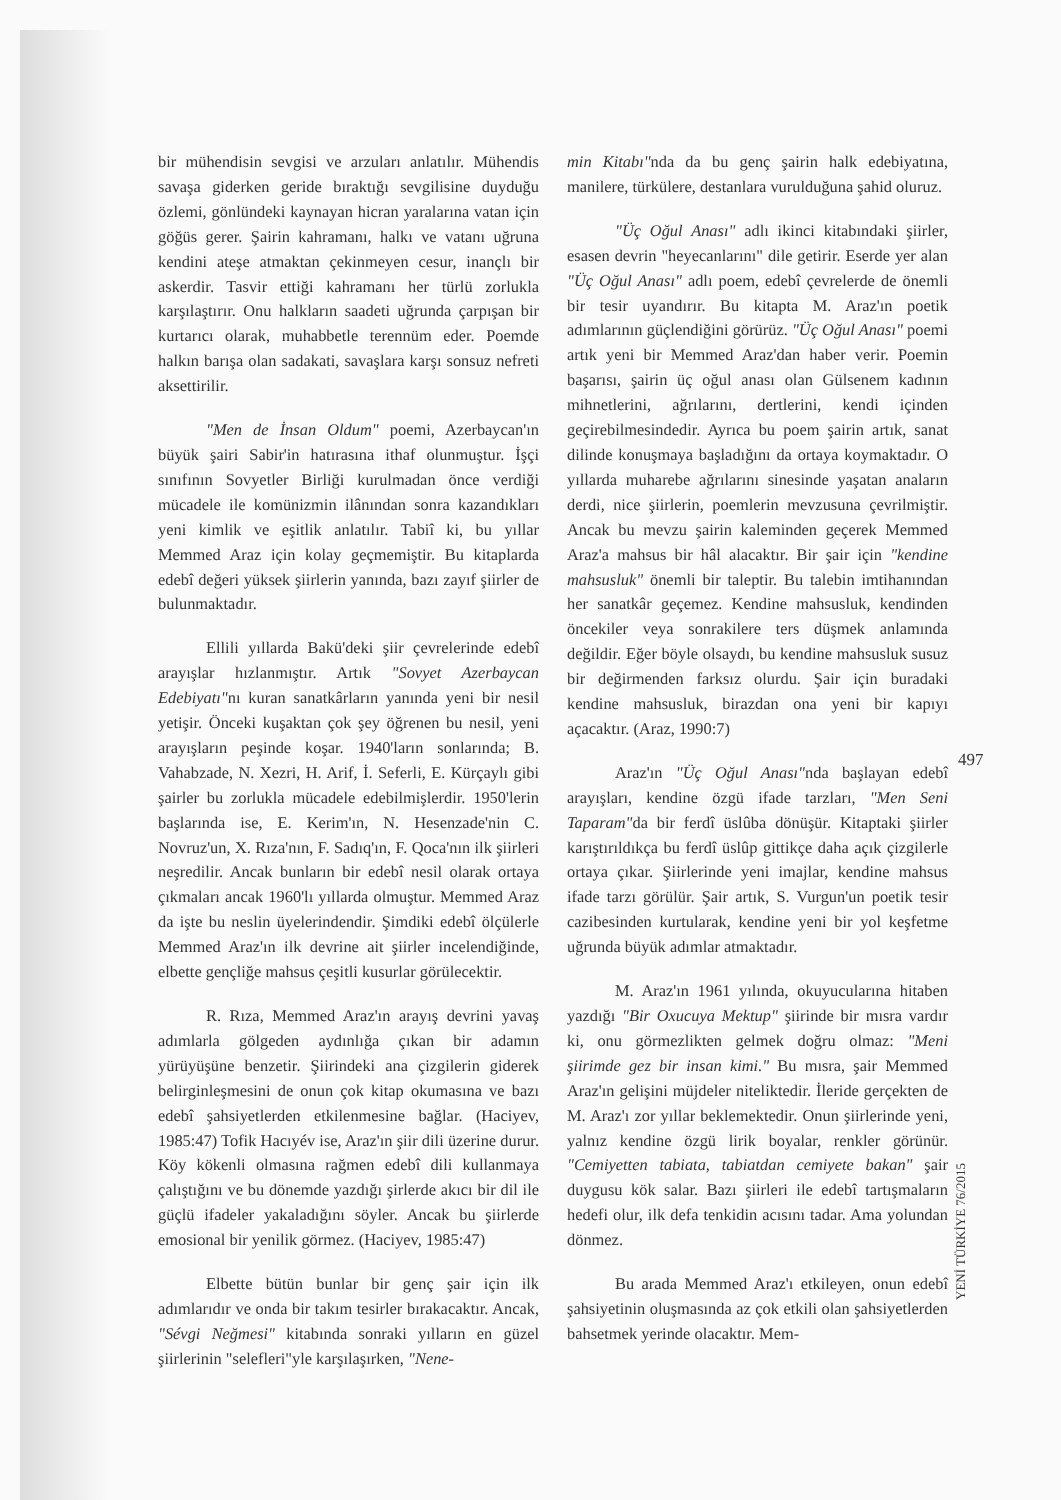bir mühendisin sevgisi ve arzuları anlatılır. Mühendis savaşa giderken geride bıraktığı sevgilisine duyduğu özlemi, gönlündeki kaynayan hicran yaralarına vatan için göğüs gerer. Şairin kahramanı, halkı ve vatanı uğruna kendini ateşe atmaktan çekinmeyen cesur, inançlı bir askerdir. Tasvir ettiği kahramanı her türlü zorlukla karşılaştırır. Onu halkların saadeti uğrunda çarpışan bir kurtarıcı olarak, muhabbetle terennüm eder. Poemde halkın barışa olan sadakati, savaşlara karşı sonsuz nefreti aksettirilir.
"Men de İnsan Oldum" poemi, Azerbaycan'ın büyük şairi Sabir'in hatırasına ithaf olunmuştur. İşçi sınıfının Sovyetler Birliği kurulmadan önce verdiği mücadele ile komünizmin ilânından sonra kazandıkları yeni kimlik ve eşitlik anlatılır. Tabiî ki, bu yıllar Memmed Araz için kolay geçmemiştir. Bu kitaplarda edebî değeri yüksek şiirlerin yanında, bazı zayıf şiirler de bulunmaktadır.
Ellili yıllarda Bakü'deki şiir çevrelerinde edebî arayışlar hızlanmıştır. Artık "Sovyet Azerbaycan Edebiyatı"nı kuran sanatkârların yanında yeni bir nesil yetişir. Önceki kuşaktan çok şey öğrenen bu nesil, yeni arayışların peşinde koşar. 1940'ların sonlarında; B. Vahabzade, N. Xezri, H. Arif, İ. Seferli, E. Kürçaylı gibi şairler bu zorlukla mücadele edebilmişlerdir. 1950'lerin başlarında ise, E. Kerim'ın, N. Hesenzade'nin C. Novruz'un, X. Rıza'nın, F. Sadıq'ın, F. Qoca'nın ilk şiirleri neşredilir. Ancak bunların bir edebî nesil olarak ortaya çıkmaları ancak 1960'lı yıllarda olmuştur. Memmed Araz da işte bu neslin üyelerindendir. Şimdiki edebî ölçülerle Memmed Araz'ın ilk devrine ait şiirler incelendiğinde, elbette gençliğe mahsus çeşitli kusurlar görülecektir.
R. Rıza, Memmed Araz'ın arayış devrini yavaş adımlarla gölgeden aydınlığa çıkan bir adamın yürüyüşüne benzetir. Şiirindeki ana çizgilerin giderek belirginleşmesini de onun çok kitap okumasına ve bazı edebî şahsiyetlerden etkilenmesine bağlar. (Haciyev, 1985:47) Tofik Hacıyév ise, Araz'ın şiir dili üzerine durur. Köy kökenli olmasına rağmen edebî dili kullanmaya çalıştığını ve bu dönemde yazdığı şirlerde akıcı bir dil ile güçlü ifadeler yakaladığını söyler. Ancak bu şiirlerde emosional bir yenilik görmez. (Haciyev, 1985:47)
Elbette bütün bunlar bir genç şair için ilk adımlarıdır ve onda bir takım tesirler bırakacaktır. Ancak, "Sévgi Neğmesi" kitabında sonraki yılların en güzel şiirlerinin "selefleri"yle karşılaşırken, "Nene-
min Kitabı"nda da bu genç şairin halk edebiyatına, manilere, türkülere, destanlara vurulduğuna şahid oluruz.
"Üç Oğul Anası" adlı ikinci kitabındaki şiirler, esasen devrin "heyecanlarını" dile getirir. Eserde yer alan "Üç Oğul Anası" adlı poem, edebî çevrelerde de önemli bir tesir uyandırır. Bu kitapta M. Araz'ın poetik adımlarının güçlendiğini görürüz. "Üç Oğul Anası" poemi artık yeni bir Memmed Araz'dan haber verir. Poemin başarısı, şairin üç oğul anası olan Gülsenem kadının mihnetlerini, ağrılarını, dertlerini, kendi içinden geçirebilmesindedir. Ayrıca bu poem şairin artık, sanat dilinde konuşmaya başladığını da ortaya koymaktadır. O yıllarda muharebe ağrılarını sinesinde yaşatan anaların derdi, nice şiirlerin, poemlerin mevzusuna çevrilmiştir. Ancak bu mevzu şairin kaleminden geçerek Memmed Araz'a mahsus bir hâl alacaktır. Bir şair için "kendine mahsusluk" önemli bir taleptir. Bu talebin imtihanından her sanatkâr geçemez. Kendine mahsusluk, kendinden öncekiler veya sonrakilere ters düşmek anlamında değildir. Eğer böyle olsaydı, bu kendine mahsusluk susuz bir değirmenden farksız olurdu. Şair için buradaki kendine mahsusluk, birazdan ona yeni bir kapıyı açacaktır. (Araz, 1990:7)
Araz'ın "Üç Oğul Anası"nda başlayan edebî arayışları, kendine özgü ifade tarzları, "Men Seni Taparam"da bir ferdî üslûba dönüşür. Kitaptaki şiirler karıştırıldıkça bu ferdî üslûp gittikçe daha açık çizgilerle ortaya çıkar. Şiirlerinde yeni imajlar, kendine mahsus ifade tarzı görülür. Şair artık, S. Vurgun'un poetik tesir cazibesinden kurtularak, kendine yeni bir yol keşfetme uğrunda büyük adımlar atmaktadır.
M. Araz'ın 1961 yılında, okuyucularına hitaben yazdığı "Bir Oxucuya Mektup" şiirinde bir mısra vardır ki, onu görmezlikten gelmek doğru olmaz: "Meni şiirimde gez bir insan kimi." Bu mısra, şair Memmed Araz'ın gelişini müjdeler niteliktedir. İleride gerçekten de M. Araz'ı zor yıllar beklemektedir. Onun şiirlerinde yeni, yalnız kendine özgü lirik boyalar, renkler görünür. "Cemiyetten tabiata, tabiatdan cemiyete bakan" şair duygusu kök salar. Bazı şiirleri ile edebî tartışmaların hedefi olur, ilk defa tenkidin acısını tadar. Ama yolundan dönmez.
Bu arada Memmed Araz'ı etkileyen, onun edebî şahsiyetinin oluşmasında az çok etkili olan şahsiyetlerden bahsetmek yerinde olacaktır. Mem-
497
YENİ TÜRKİYE 76/2015